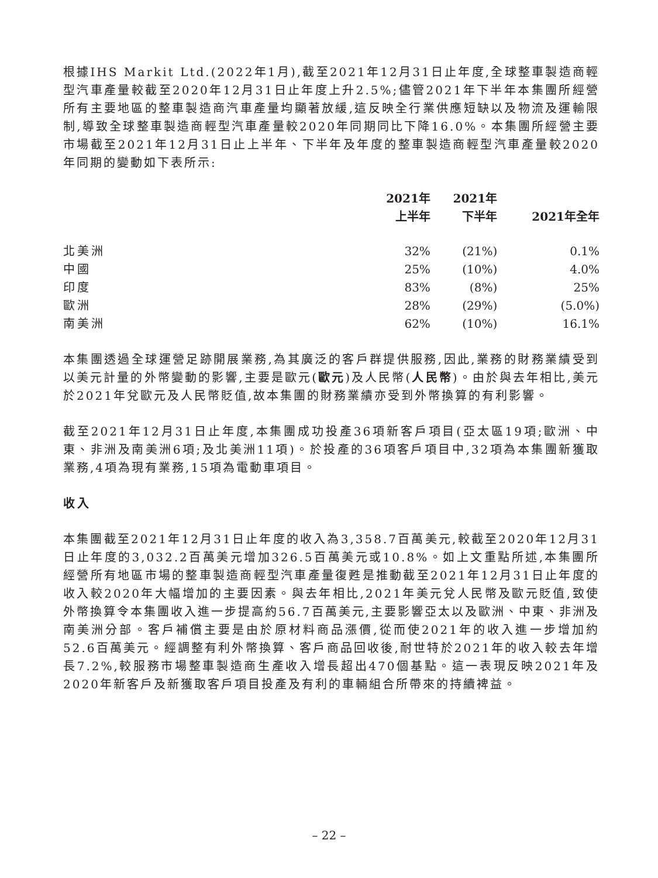根據IHS Markit Ltd.(2022年1月),截至2021年12月31日止年度,全球整車製造商輕型汽車產量較截至2020年12月31日止年度上升2.5%;儘管2021年下半年本集團所經營所有主要地區的整車製造商汽車產量均顯著放緩,這反映全行業供應短缺以及物流及運輸限制,導致全球整車製造商輕型汽車產量較2020年同期同比下降16.0%。本集團所經營主要市場截至2021年12月31日止上半年、下半年及年度的整車製造商輕型汽車產量較2020年同期的變動如下表所示:
| | 2021年 上半年 | 2021年 下半年 | 2021年全年 |
| --- | --- | --- | --- |
| 北美洲 | 32% | (21%) | 0.1% |
| 中國 | 25% | (10%) | 4.0% |
| 印度 | 83% | (8%) | 25% |
| 歐洲 | 28% | (29%) | (5.0%) |
| 南美洲 | 62% | (10%) | 16.1% |
本集團透過全球運營足跡開展業務,為其廣泛的客戶群提供服務,因此,業務的財務業績受到以美元計量的外幣變動的影響,主要是歐元(歐元)及人民幣(人民幣)。由於與去年相比,美元於2021年兌歐元及人民幣貶值,故本集團的財務業績亦受到外幣換算的有利影響。
截至2021年12月31日止年度,本集團成功投產36項新客戶項目(亞太區19項;歐洲、中東、非洲及南美洲6項;及北美洲11項)。於投產的36項客戶項目中,32項為本集團新獲取業務,4項為現有業務,15項為電動車項目。
收入
本集團截至2021年12月31日止年度的收入為3,358.7百萬美元,較截至2020年12月31日止年度的3,032.2百萬美元增加326.5百萬美元或10.8%。如上文重點所述,本集團所經營所有地區市場的整車製造商輕型汽車產量復甦是推動截至2021年12月31日止年度的收入較2020年大幅增加的主要因素。與去年相比,2021年美元兌人民幣及歐元貶值,致使外幣換算令本集團收入進一步提高約56.7百萬美元,主要影響亞太以及歐洲、中東、非洲及南美洲分部。客戶補償主要是由於原材料商品漲價,從而使2021年的收入進一步增加約52.6百萬美元。經調整有利外幣換算、客戶商品回收後,耐世特於2021年的收入較去年增長7.2%,較服務市場整車製造商生產收入增長超出470個基點。這一表現反映2021年及2020年新客戶及新獲取客戶項目投產及有利的車輛組合所帶來的持續裨益。
– 22 –